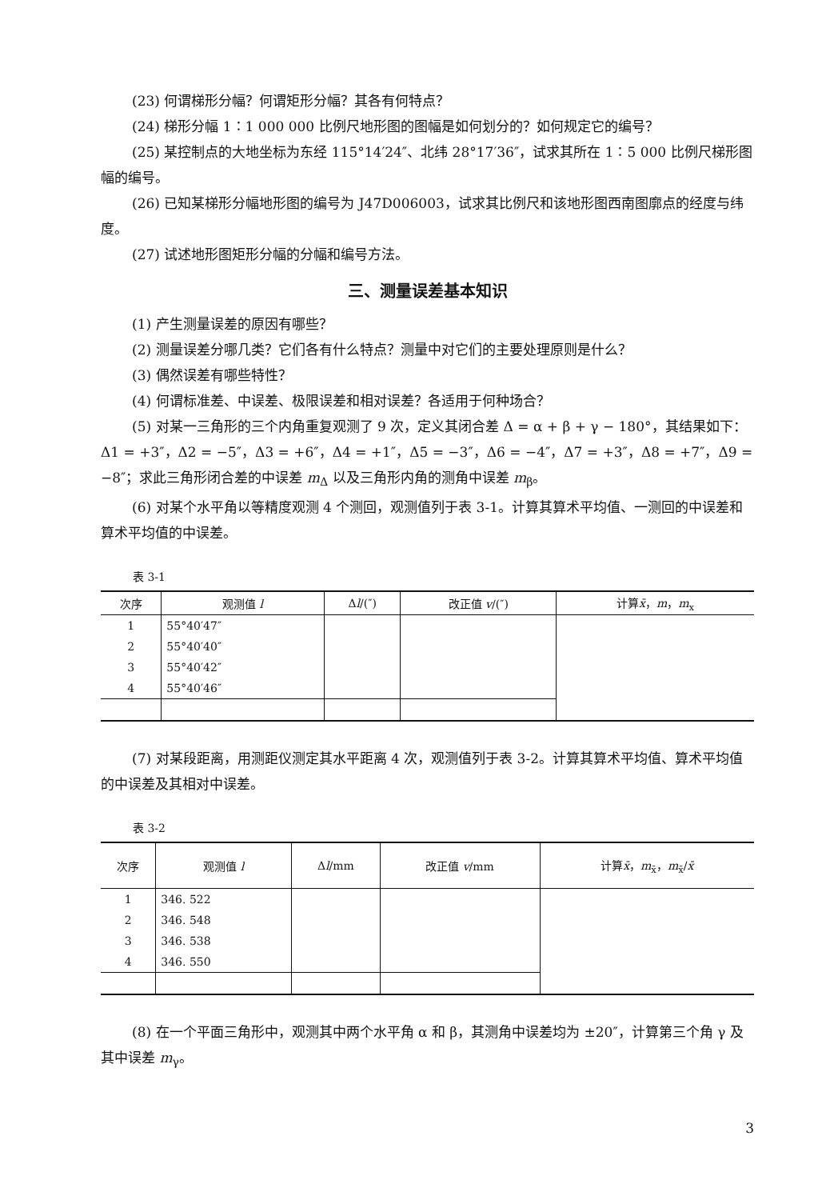(23) 何谓梯形分幅？何谓矩形分幅？其各有何特点？
(24) 梯形分幅 1∶1 000 000 比例尺地形图的图幅是如何划分的？如何规定它的编号？
(25) 某控制点的大地坐标为东经 115°14′24″、北纬 28°17′36″，试求其所在 1∶5 000 比例尺梯形图幅的编号。
(26) 已知某梯形分幅地形图的编号为 J47D006003，试求其比例尺和该地形图西南图廓点的经度与纬度。
(27) 试述地形图矩形分幅的分幅和编号方法。
三、测量误差基本知识
(1) 产生测量误差的原因有哪些？
(2) 测量误差分哪几类？它们各有什么特点？测量中对它们的主要处理原则是什么？
(3) 偶然误差有哪些特性？
(4) 何谓标准差、中误差、极限误差和相对误差？各适用于何种场合？
(5) 对某一三角形的三个内角重复观测了 9 次，定义其闭合差 Δ = α + β + γ − 180°，其结果如下：Δ1 = +3″，Δ2 = −5″，Δ3 = +6″，Δ4 = +1″，Δ5 = −3″，Δ6 = −4″，Δ7 = +3″，Δ8 = +7″，Δ9 = −8″；求此三角形闭合差的中误差 m<sub>Δ</sub> 以及三角形内角的测角中误差 m<sub>β</sub>。
(6) 对某个水平角以等精度观测 4 个测回，观测值列于表 3-1。计算其算术平均值、一测回的中误差和算术平均值的中误差。
表 3-1
| 次序 | 观测值 l | Δ l /(″) | 改正值 v /(″) | 计算 x̄ ， m ， m<sub>x</sub> |
| --- | --- | --- | --- | --- |
| 1 | 55°40′47″ | | | |
| 2 | 55°40′40″ | | | |
| 3 | 55°40′42″ | | | |
| 4 | 55°40′46″ | | | |
(7) 对某段距离，用测距仪测定其水平距离 4 次，观测值列于表 3-2。计算其算术平均值、算术平均值的中误差及其相对中误差。
表 3-2
| 次序 | 观测值 l | Δ l /mm | 改正值 v /mm | 计算 x̄ ， m<sub>x̄</sub>， m<sub>x̄</sub>/ x̄ |
| --- | --- | --- | --- | --- |
| 1 | 346. 522 | | | |
| 2 | 346. 548 | | | |
| 3 | 346. 538 | | | |
| 4 | 346. 550 | | | |
(8) 在一个平面三角形中，观测其中两个水平角 α 和 β，其测角中误差均为 ±20″，计算第三个角 γ 及其中误差 m<sub>γ</sub>。
3